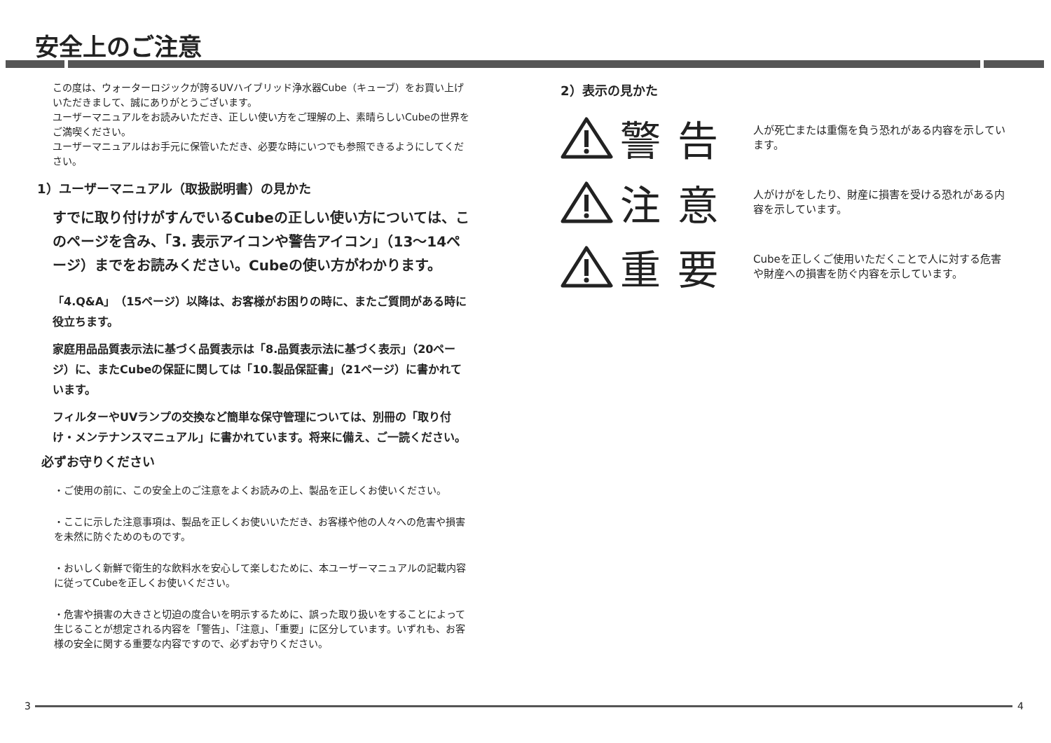安全上のご注意
この度は、ウォーターロジックが誇るUVハイブリッド浄水器Cube（キューブ）をお買い上げいただきまして、誠にありがとうございます。
ユーザーマニュアルをお読みいただき、正しい使い方をご理解の上、素晴らしいCubeの世界をご満喫ください。
ユーザーマニュアルはお手元に保管いただき、必要な時にいつでも参照できるようにしてください。
1）ユーザーマニュアル（取扱説明書）の見かた
すでに取り付けがすんでいるCubeの正しい使い方については、このページを含み、「3. 表示アイコンや警告アイコン」（13〜14ページ）までをお読みください。Cubeの使い方がわかります。
「4.Q&A」（15ページ）以降は、お客様がお困りの時に、またご質問がある時に役立ちます。
家庭用品品質表示法に基づく品質表示は「8.品質表示法に基づく表示」（20ページ）に、またCubeの保証に関しては「10.製品保証書」（21ページ）に書かれています。
フィルターやUVランプの交換など簡単な保守管理については、別冊の「取り付け・メンテナンスマニュアル」に書かれています。将来に備え、ご一読ください。
必ずお守りください
・ご使用の前に、この安全上のご注意をよくお読みの上、製品を正しくお使いください。
・ここに示した注意事項は、製品を正しくお使いいただき、お客様や他の人々への危害や損害を未然に防ぐためのものです。
・おいしく新鮮で衛生的な飲料水を安心して楽しむために、本ユーザーマニュアルの記載内容に従ってCubeを正しくお使いください。
・危害や損害の大きさと切迫の度合いを明示するために、誤った取り扱いをすることによって生じることが想定される内容を「警告」、「注意」、「重要」に区分しています。いずれも、お客様の安全に関する重要な内容ですので、必ずお守りください。
2）表示の見かた
警告
人が死亡または重傷を負う恐れがある内容を示しています。
注意
人がけがをしたり、財産に損害を受ける恐れがある内容を示しています。
重要
Cubeを正しくご使用いただくことで人に対する危害や財産への損害を防ぐ内容を示しています。
3 4